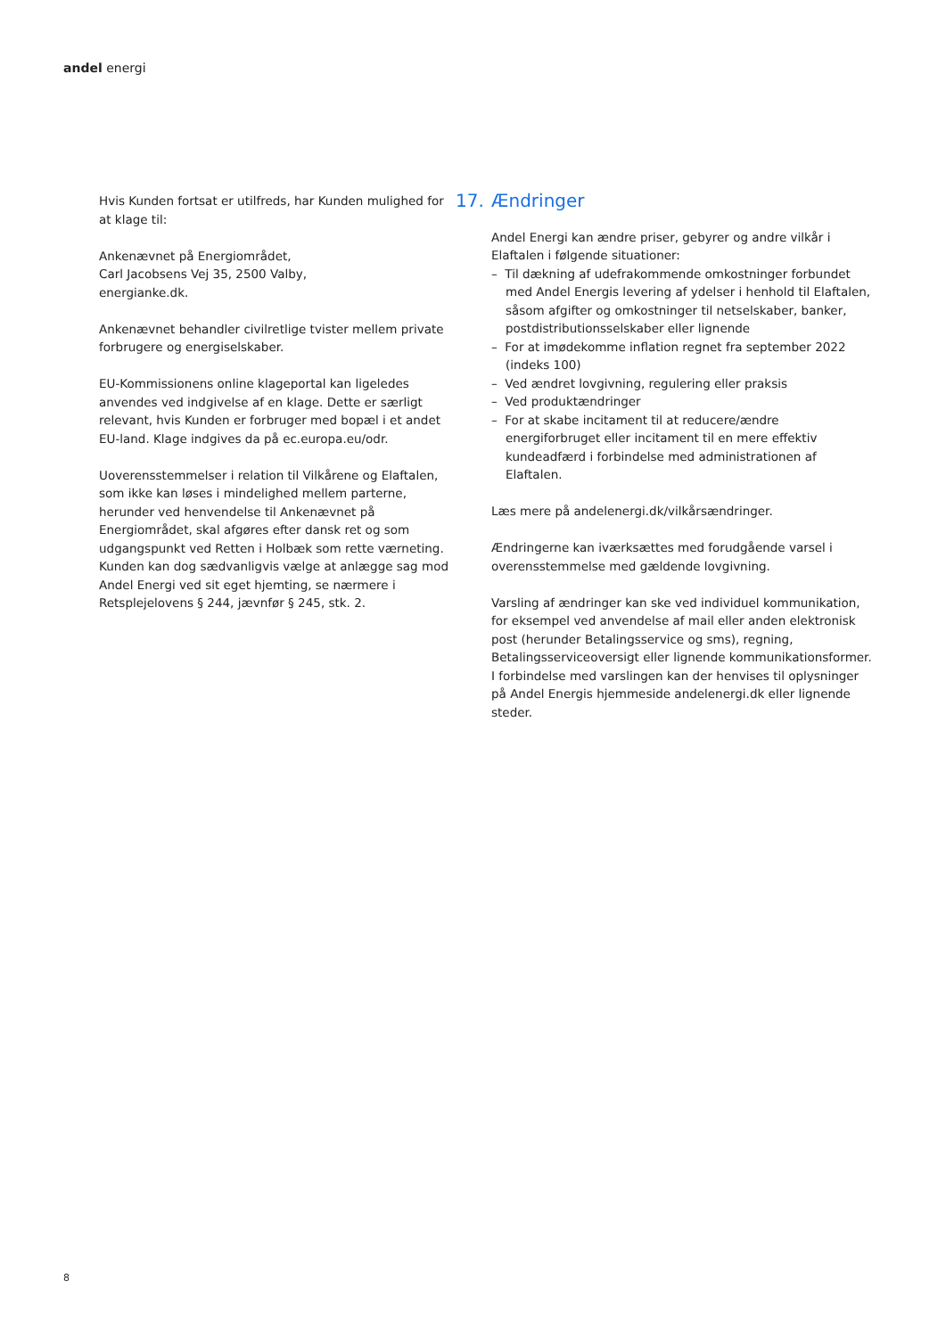andel energi
Hvis Kunden fortsat er utilfreds, har Kunden mulighed for at klage til:
Ankenævnet på Energiområdet,
Carl Jacobsens Vej 35, 2500 Valby,
energianke.dk.
Ankenævnet behandler civilretlige tvister mellem private forbrugere og energiselskaber.
EU-Kommissionens online klageportal kan ligeledes anvendes ved indgivelse af en klage. Dette er særligt relevant, hvis Kunden er forbruger med bopæl i et andet EU-land. Klage indgives da på ec.europa.eu/odr.
Uoverensstemmelser i relation til Vilkårene og Elaftalen, som ikke kan løses i mindelighed mellem parterne, herunder ved henvendelse til Ankenævnet på Energiområdet, skal afgøres efter dansk ret og som udgangspunkt ved Retten i Holbæk som rette værneting. Kunden kan dog sædvanligvis vælge at anlægge sag mod Andel Energi ved sit eget hjemting, se nærmere i Retsplejelovens § 244, jævnfør § 245, stk. 2.
17. Ændringer
Andel Energi kan ændre priser, gebyrer og andre vilkår i Elaftalen i følgende situationer:
– Til dækning af udefrakommende omkostninger forbundet med Andel Energis levering af ydelser i henhold til Elaftalen, såsom afgifter og omkostninger til netselskaber, banker, postdistributionsselskaber eller lignende
– For at imødekomme inflation regnet fra september 2022 (indeks 100)
– Ved ændret lovgivning, regulering eller praksis
– Ved produktændringer
– For at skabe incitament til at reducere/ændre energiforbruget eller incitament til en mere effektiv kundeadfærd i forbindelse med administrationen af Elaftalen.
Læs mere på andelenergi.dk/vilkårsændringer.
Ændringerne kan iværksættes med forudgående varsel i overensstemmelse med gældende lovgivning.
Varsling af ændringer kan ske ved individuel kommunikation, for eksempel ved anvendelse af mail eller anden elektronisk post (herunder Betalingsservice og sms), regning, Betalingsserviceoversigt eller lignende kommunikationsformer. I forbindelse med varslingen kan der henvises til oplysninger på Andel Energis hjemmeside andelenergi.dk eller lignende steder.
8